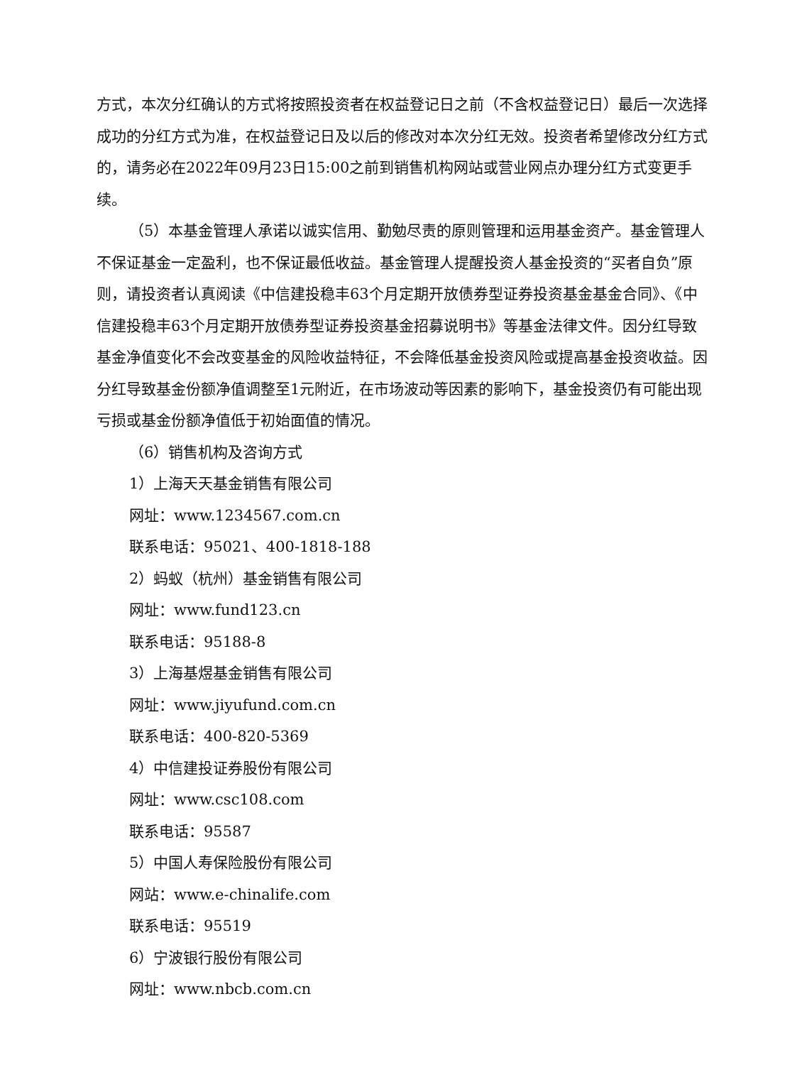方式，本次分红确认的方式将按照投资者在权益登记日之前（不含权益登记日）最后一次选择成功的分红方式为准，在权益登记日及以后的修改对本次分红无效。投资者希望修改分红方式的，请务必在2022年09月23日15:00之前到销售机构网站或营业网点办理分红方式变更手续。
（5）本基金管理人承诺以诚实信用、勤勉尽责的原则管理和运用基金资产。基金管理人不保证基金一定盈利，也不保证最低收益。基金管理人提醒投资人基金投资的“买者自负”原则，请投资者认真阅读《中信建投稳丰63个月定期开放债券型证券投资基金基金合同》、《中信建投稳丰63个月定期开放债券型证券投资基金招募说明书》等基金法律文件。因分红导致基金净值变化不会改变基金的风险收益特征，不会降低基金投资风险或提高基金投资收益。因分红导致基金份额净值调整至1元附近，在市场波动等因素的影响下，基金投资仍有可能出现亏损或基金份额净值低于初始面值的情况。
（6）销售机构及咨询方式
1）上海天天基金销售有限公司
网址：www.1234567.com.cn
联系电话：95021、400-1818-188
2）蚂蚁（杭州）基金销售有限公司
网址：www.fund123.cn
联系电话：95188-8
3）上海基煜基金销售有限公司
网址：www.jiyufund.com.cn
联系电话：400-820-5369
4）中信建投证券股份有限公司
网址：www.csc108.com
联系电话：95587
5）中国人寿保险股份有限公司
网站：www.e-chinalife.com
联系电话：95519
6）宁波银行股份有限公司
网址：www.nbcb.com.cn